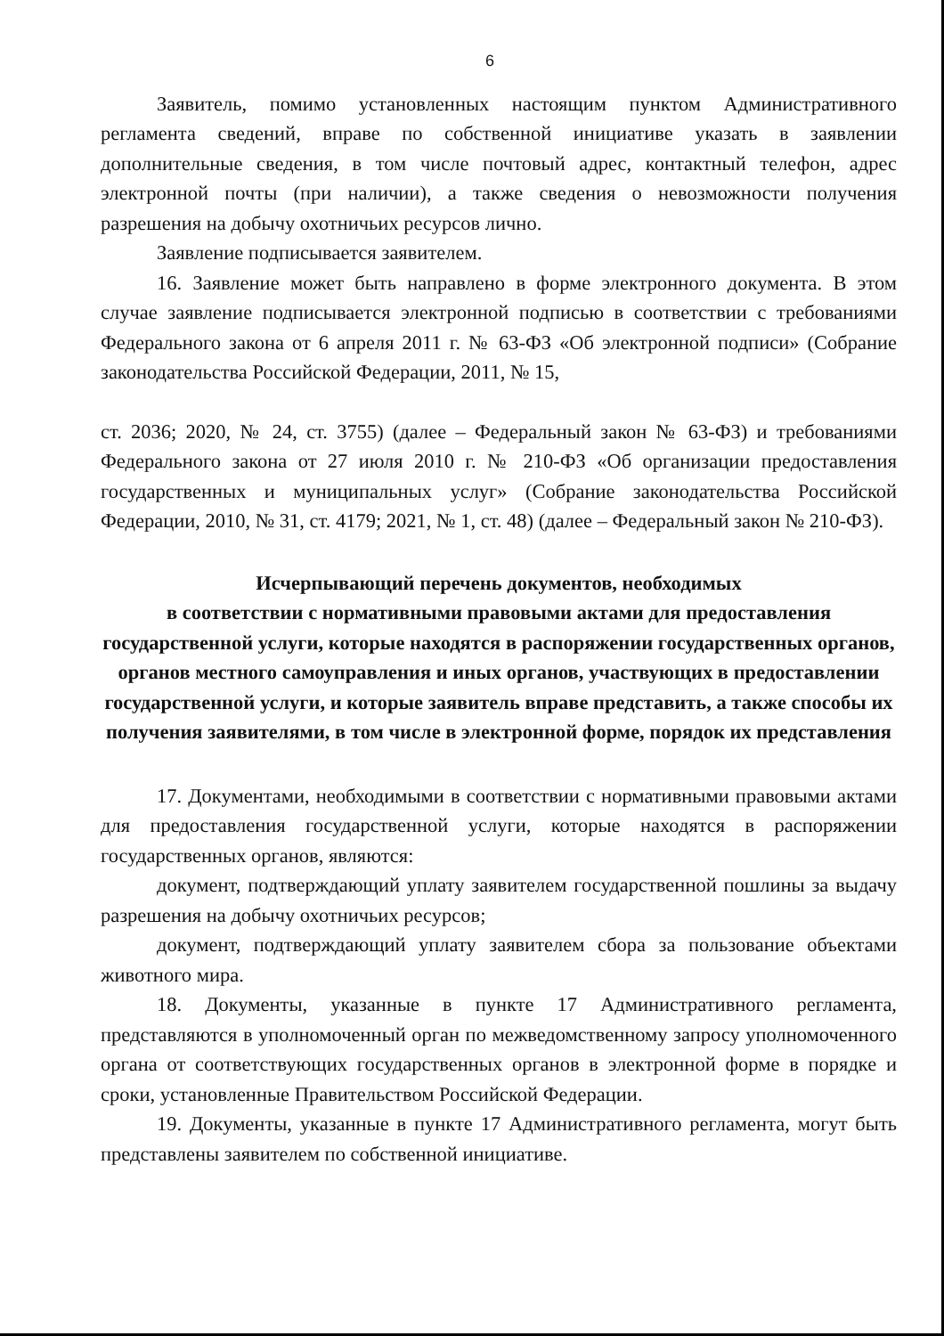6
Заявитель, помимо установленных настоящим пунктом Административного регламента сведений, вправе по собственной инициативе указать в заявлении дополнительные сведения, в том числе почтовый адрес, контактный телефон, адрес электронной почты (при наличии), а также сведения о невозможности получения разрешения на добычу охотничьих ресурсов лично.
Заявление подписывается заявителем.
16. Заявление может быть направлено в форме электронного документа. В этом случае заявление подписывается электронной подписью в соответствии с требованиями Федерального закона от 6 апреля 2011 г. № 63-ФЗ «Об электронной подписи» (Собрание законодательства Российской Федерации, 2011, № 15,
ст. 2036; 2020, № 24, ст. 3755) (далее – Федеральный закон № 63-ФЗ) и требованиями Федерального закона от 27 июля 2010 г. № 210-ФЗ «Об организации предоставления государственных и муниципальных услуг» (Собрание законодательства Российской Федерации, 2010, № 31, ст. 4179; 2021, № 1, ст. 48) (далее – Федеральный закон № 210-ФЗ).
Исчерпывающий перечень документов, необходимых
в соответствии с нормативными правовыми актами для предоставления государственной услуги, которые находятся в распоряжении государственных органов, органов местного самоуправления и иных органов, участвующих в предоставлении государственной услуги, и которые заявитель вправе представить, а также способы их получения заявителями, в том числе в электронной форме, порядок их представления
17. Документами, необходимыми в соответствии с нормативными правовыми актами для предоставления государственной услуги, которые находятся в распоряжении государственных органов, являются:
документ, подтверждающий уплату заявителем государственной пошлины за выдачу разрешения на добычу охотничьих ресурсов;
документ, подтверждающий уплату заявителем сбора за пользование объектами животного мира.
18. Документы, указанные в пункте 17 Административного регламента, представляются в уполномоченный орган по межведомственному запросу уполномоченного органа от соответствующих государственных органов в электронной форме в порядке и сроки, установленные Правительством Российской Федерации.
19. Документы, указанные в пункте 17 Административного регламента, могут быть представлены заявителем по собственной инициативе.